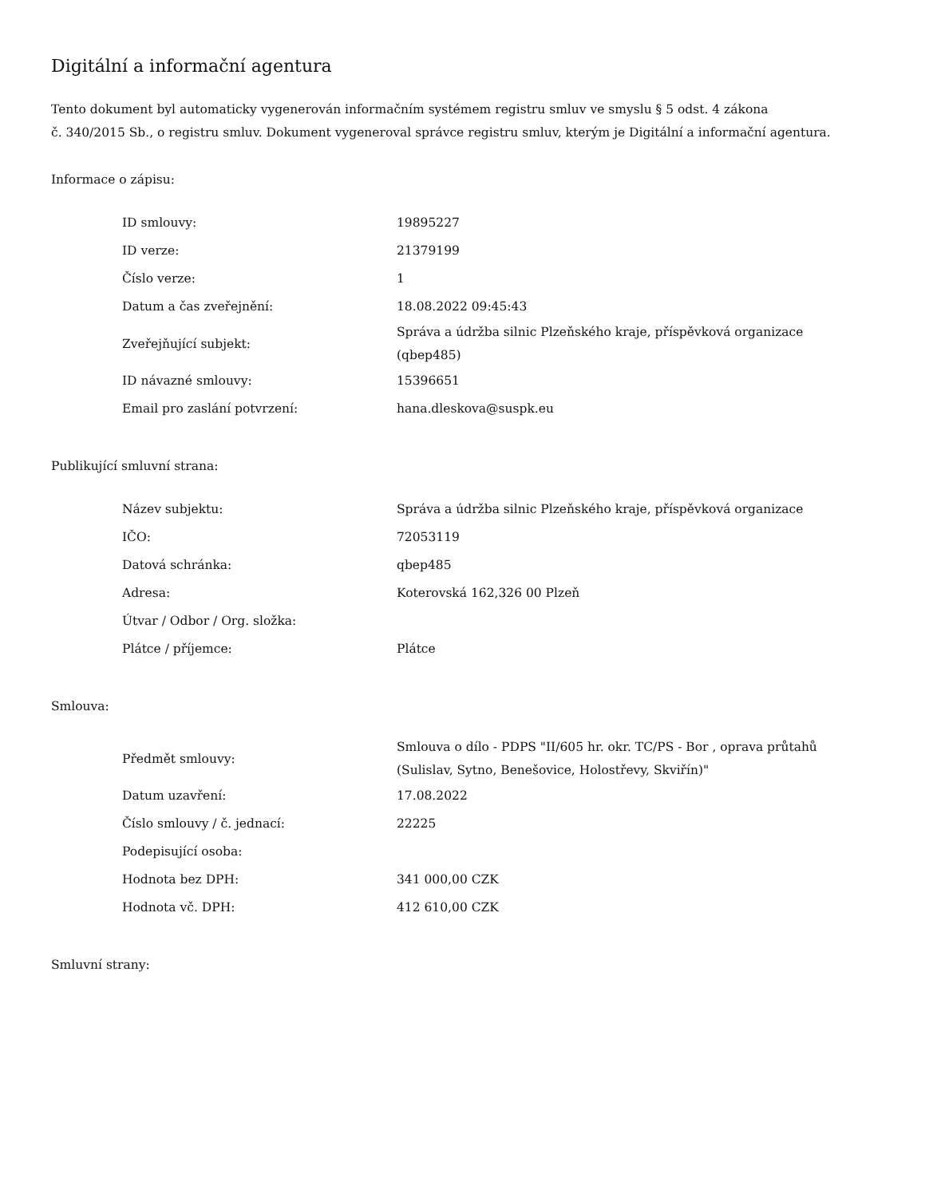Digitální a informační agentura
Tento dokument byl automaticky vygenerován informačním systémem registru smluv ve smyslu § 5 odst. 4 zákona
č. 340/2015 Sb., o registru smluv. Dokument vygeneroval správce registru smluv, kterým je Digitální a informační agentura.
Informace o zápisu:
| ID smlouvy: | 19895227 |
| ID verze: | 21379199 |
| Číslo verze: | 1 |
| Datum a čas zveřejnění: | 18.08.2022 09:45:43 |
| Zveřejňující subjekt: | Správa a údržba silnic Plzeňského kraje, příspěvková organizace (qbep485) |
| ID návazné smlouvy: | 15396651 |
| Email pro zaslání potvrzení: | hana.dleskova@suspk.eu |
Publikující smluvní strana:
| Název subjektu: | Správa a údržba silnic Plzeňského kraje, příspěvková organizace |
| IČO: | 72053119 |
| Datová schránka: | qbep485 |
| Adresa: | Koterovská 162,326 00 Plzeň |
| Útvar / Odbor / Org. složka: | |
| Plátce / příjemce: | Plátce |
Smlouva:
| Předmět smlouvy: | Smlouva o dílo - PDPS "II/605 hr. okr. TC/PS - Bor , oprava průtahů (Sulislav, Sytno, Benešovice, Holostřevy, Skviřín)" |
| Datum uzavření: | 17.08.2022 |
| Číslo smlouvy / č. jednací: | 22225 |
| Podepisující osoba: | |
| Hodnota bez DPH: | 341 000,00 CZK |
| Hodnota vč. DPH: | 412 610,00 CZK |
Smluvní strany: